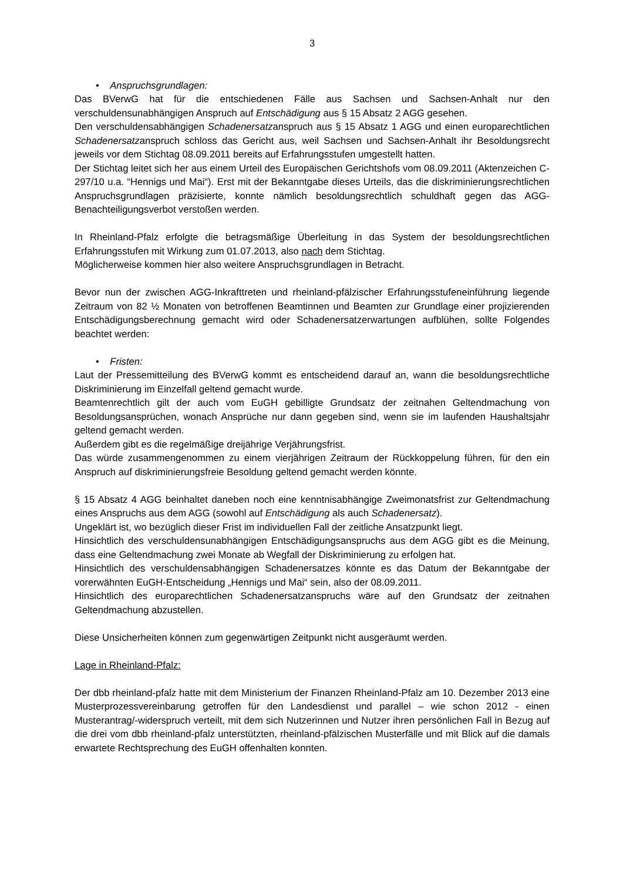3
• Anspruchsgrundlagen:
Das BVerwG hat für die entschiedenen Fälle aus Sachsen und Sachsen-Anhalt nur den verschuldensunabhängigen Anspruch auf Entschädigung aus § 15 Absatz 2 AGG gesehen.
Den verschuldensabhängigen Schadenersatzanspruch aus § 15 Absatz 1 AGG und einen europarechtlichen Schadenersatzanspruch schloss das Gericht aus, weil Sachsen und Sachsen-Anhalt ihr Besoldungsrecht jeweils vor dem Stichtag 08.09.2011 bereits auf Erfahrungsstufen umgestellt hatten.
Der Stichtag leitet sich her aus einem Urteil des Europäischen Gerichtshofs vom 08.09.2011 (Aktenzeichen C-297/10 u.a. “Hennigs und Mai“). Erst mit der Bekanntgabe dieses Urteils, das die diskriminierungsrechtlichen Anspruchsgrundlagen präzisierte, konnte nämlich besoldungsrechtlich schuldhaft gegen das AGG-Benachteiligungsverbot verstoßen werden.
In Rheinland-Pfalz erfolgte die betragsmäßige Überleitung in das System der besoldungsrechtlichen Erfahrungsstufen mit Wirkung zum 01.07.2013, also nach dem Stichtag.
Möglicherweise kommen hier also weitere Anspruchsgrundlagen in Betracht.
Bevor nun der zwischen AGG-Inkrafttreten und rheinland-pfälzischer Erfahrungsstufeneinführung liegende Zeitraum von 82 ½ Monaten von betroffenen Beamtinnen und Beamten zur Grundlage einer projizierenden Entschädigungsberechnung gemacht wird oder Schadenersatzerwartungen aufblühen, sollte Folgendes beachtet werden:
• Fristen:
Laut der Pressemitteilung des BVerwG kommt es entscheidend darauf an, wann die besoldungsrechtliche Diskriminierung im Einzelfall geltend gemacht wurde.
Beamtenrechtlich gilt der auch vom EuGH gebilligte Grundsatz der zeitnahen Geltendmachung von Besoldungsansprüchen, wonach Ansprüche nur dann gegeben sind, wenn sie im laufenden Haushaltsjahr geltend gemacht werden.
Außerdem gibt es die regelmäßige dreijährige Verjährungsfrist.
Das würde zusammengenommen zu einem vierjährigen Zeitraum der Rückkoppelung führen, für den ein Anspruch auf diskriminierungsfreie Besoldung geltend gemacht werden könnte.
§ 15 Absatz 4 AGG beinhaltet daneben noch eine kenntnisabhängige Zweimonatsfrist zur Geltendmachung eines Anspruchs aus dem AGG (sowohl auf Entschädigung als auch Schadenersatz).
Ungeklärt ist, wo bezüglich dieser Frist im individuellen Fall der zeitliche Ansatzpunkt liegt.
Hinsichtlich des verschuldensunabhängigen Entschädigungsanspruchs aus dem AGG gibt es die Meinung, dass eine Geltendmachung zwei Monate ab Wegfall der Diskriminierung zu erfolgen hat.
Hinsichtlich des verschuldensabhängigen Schadenersatzes könnte es das Datum der Bekanntgabe der vorerwähnten EuGH-Entscheidung „Hennigs und Mai“ sein, also der 08.09.2011.
Hinsichtlich des europarechtlichen Schadenersatzanspruchs wäre auf den Grundsatz der zeitnahen Geltendmachung abzustellen.
Diese Unsicherheiten können zum gegenwärtigen Zeitpunkt nicht ausgeräumt werden.
Lage in Rheinland-Pfalz:
Der dbb rheinland-pfalz hatte mit dem Ministerium der Finanzen Rheinland-Pfalz am 10. Dezember 2013 eine Musterprozessvereinbarung getroffen für den Landesdienst und parallel – wie schon 2012 - einen Musterantrag/-widerspruch verteilt, mit dem sich Nutzerinnen und Nutzer ihren persönlichen Fall in Bezug auf die drei vom dbb rheinland-pfalz unterstützten, rheinland-pfälzischen Musterfälle und mit Blick auf die damals erwartete Rechtsprechung des EuGH offenhalten konnten.